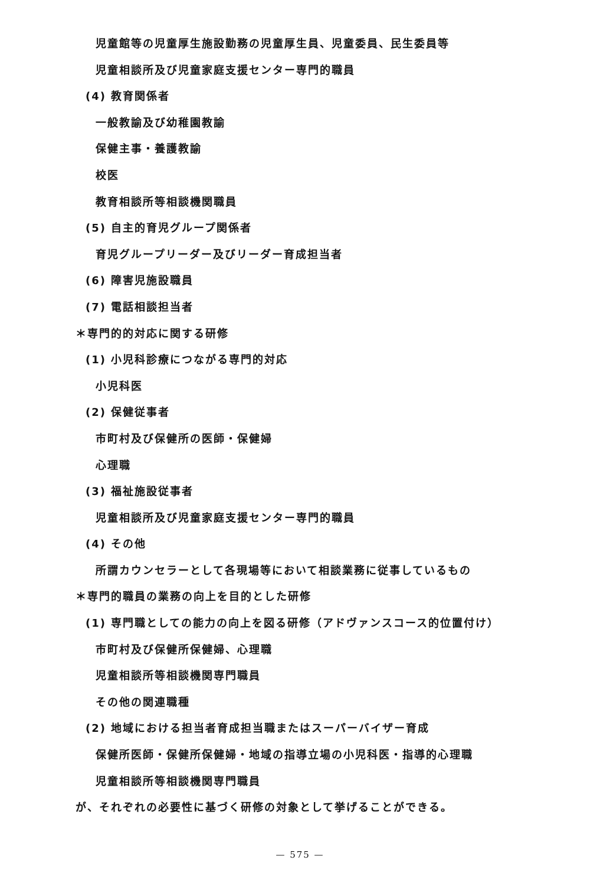児童館等の児童厚生施設勤務の児童厚生員、児童委員、民生委員等
児童相談所及び児童家庭支援センター専門的職員
(4) 教育関係者
一般教諭及び幼稚園教諭
保健主事・養護教諭
校医
教育相談所等相談機関職員
(5) 自主的育児グループ関係者
育児グループリーダー及びリーダー育成担当者
(6) 障害児施設職員
(7) 電話相談担当者
＊専門的的対応に関する研修
(1) 小児科診療につながる専門的対応
小児科医
(2) 保健従事者
市町村及び保健所の医師・保健婦
心理職
(3) 福祉施設従事者
児童相談所及び児童家庭支援センター専門的職員
(4) その他
所謂カウンセラーとして各現場等において相談業務に従事しているもの
＊専門的職員の業務の向上を目的とした研修
(1) 専門職としての能力の向上を図る研修（アドヴァンスコース的位置付け）
市町村及び保健所保健婦、心理職
児童相談所等相談機関専門職員
その他の関連職種
(2) 地域における担当者育成担当職またはスーパーバイザー育成
保健所医師・保健所保健婦・地域の指導立場の小児科医・指導的心理職
児童相談所等相談機関専門職員
が、それぞれの必要性に基づく研修の対象として挙げることができる。
— 575 —